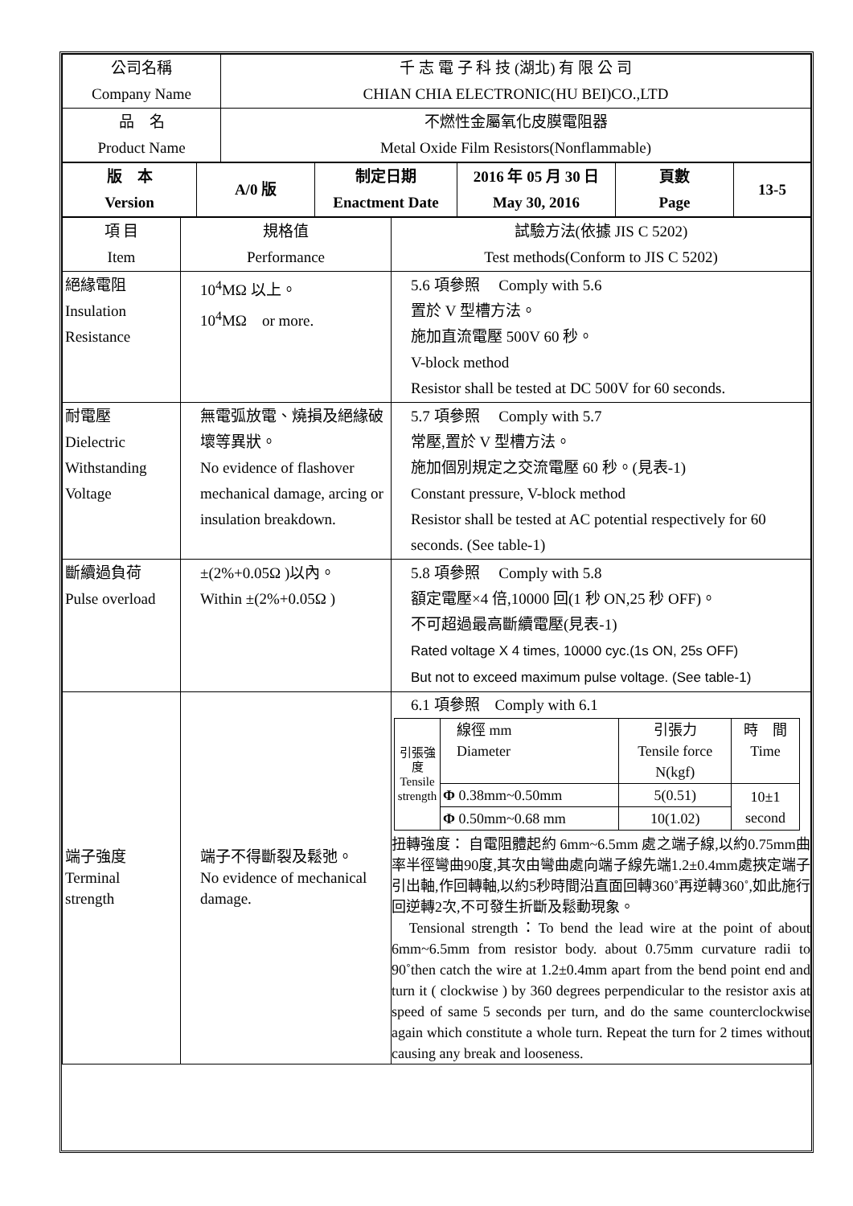| 公司名稱 Company Name | 千 志 電 子 科 技 (湖北) 有 限 公 司 CHIAN CHIA ELECTRONIC(HU BEI)CO.,LTD |
| 品 名 Product Name | 不燃性金屬氧化皮膜電阻器 Metal Oxide Film Resistors(Nonflammable) |
| 版 本 Version | A/0 版 | 制定日期 Enactment Date | 2016 年 05 月 30 日 May 30, 2016 | 頁數 Page | 13-5 |
| 項 目 Item | 規格值 Performance | 試驗方法(依據 JIS C 5202) Test methods(Conform to JIS C 5202) |
| 絕緣電阻 Insulation Resistance | 10<sup>4</sup>MΩ 以上。 10<sup>4</sup>MΩ or more. | 5.6 項參照 Comply with 5.6 置於 V 型槽方法。 施加直流電壓 500V 60 秒。 V-block method Resistor shall be tested at DC 500V for 60 seconds. |
| 耐電壓 Dielectric Withstanding Voltage | 無電弧放電、燒損及絕緣破壞等異狀。 No evidence of flashover mechanical damage, arcing or insulation breakdown. | 5.7 項參照 Comply with 5.7 常壓,置於 V 型槽方法。 施加個別規定之交流電壓 60 秒。(見表-1) Constant pressure, V-block method Resistor shall be tested at AC potential respectively for 60 seconds. (See table-1) |
| 斷續過負荷 Pulse overload | ±(2%+0.05Ω )以內。 Within ±(2%+0.05Ω ) | 5.8 項參照 Comply with 5.8 額定電壓×4 倍,10000 回(1 秒 ON,25 秒 OFF)。 不可超過最高斷續電壓(見表-1) Rated voltage X 4 times, 10000 cyc.(1s ON, 25s OFF) But not to exceed maximum pulse voltage. (See table-1) |
| 端子強度 Terminal strength | 端子不得斷裂及鬆弛。 No evidence of mechanical damage. | 6.1 項參照 Comply with 6.1 / 引張強度 Tensile strength / 線徑 mm Diameter / 引張力 Tensile force N(kgf) / 時 間 Time / / / Φ 0.38mm~0.50mm / 5(0.51) / 10±1 second / / / Φ 0.50mm~0.68 mm / 10(1.02) / / 扭轉強度： 自電阻體起約 6mm~6.5mm 處之端子線,以約0.75mm曲率半徑彎曲90度,其次由彎曲處向端子線先端1.2±0.4mm處挾定端子引出軸,作回轉軸,以約5秒時間沿直面回轉360˚再逆轉360˚,如此施行回逆轉2次,不可發生折斷及鬆動現象。 Tensional strength：To bend the lead wire at the point of about 6mm~6.5mm from resistor body. about 0.75mm curvature radii to 90˚then catch the wire at 1.2±0.4mm apart from the bend point end and turn it ( clockwise ) by 360 degrees perpendicular to the resistor axis at speed of same 5 seconds per turn, and do the same counterclockwise again which constitute a whole turn. Repeat the turn for 2 times without causing any break and looseness. |